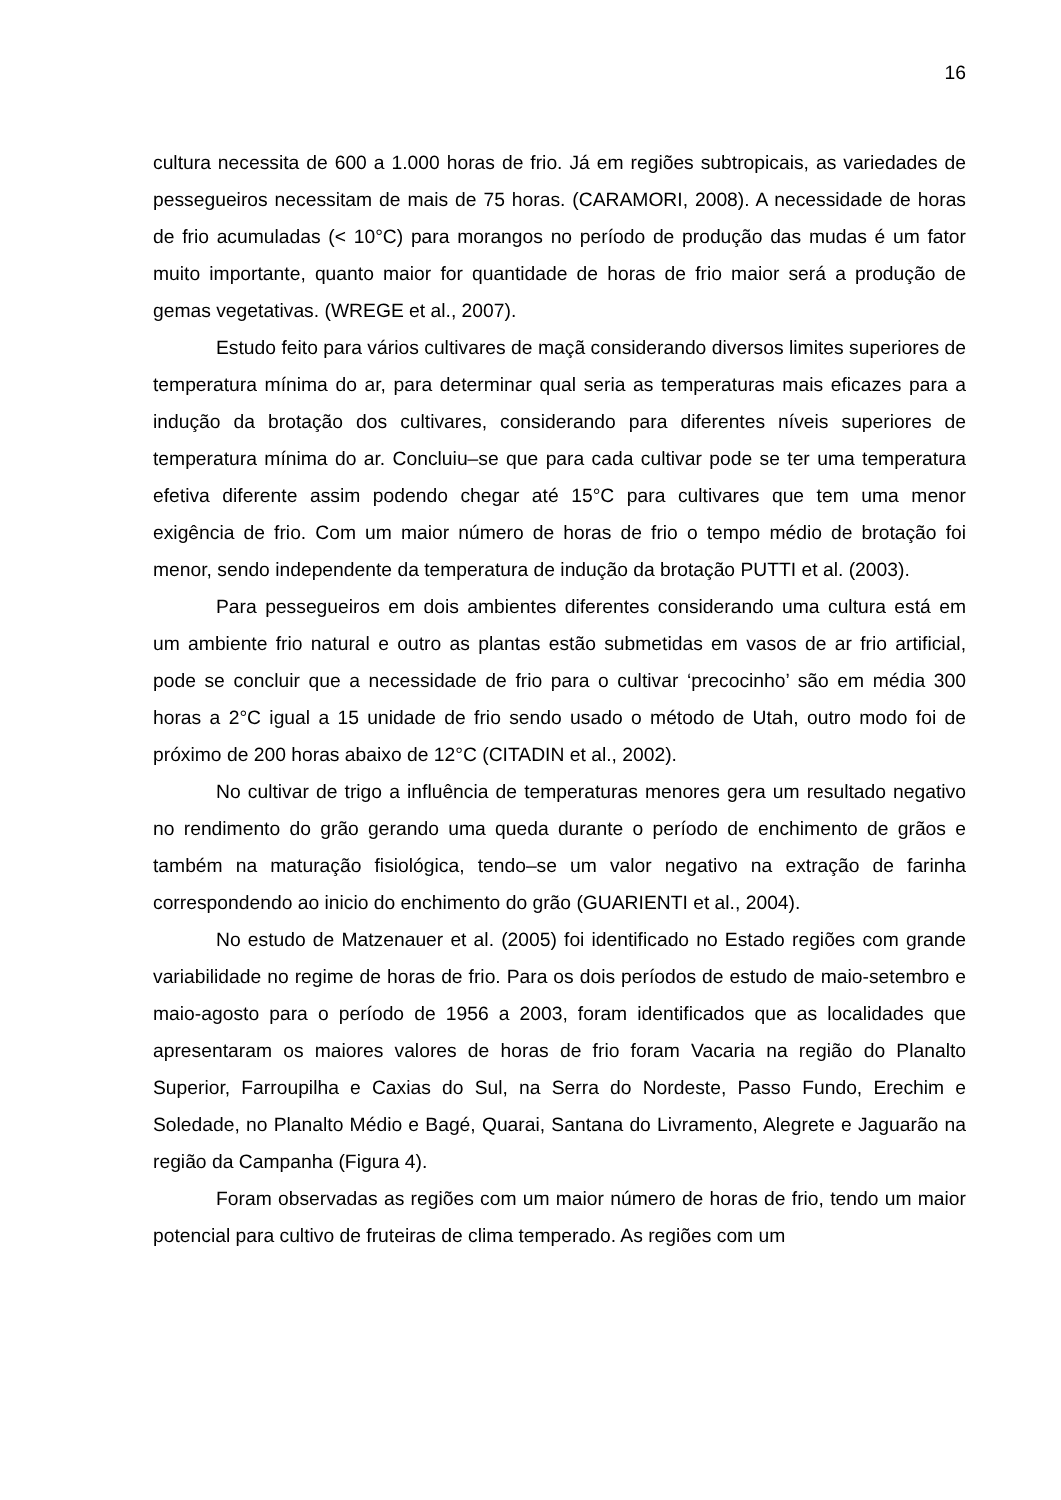16
cultura necessita de 600 a 1.000 horas de frio. Já em regiões subtropicais, as variedades de pessegueiros necessitam de mais de 75 horas. (CARAMORI, 2008). A necessidade de horas de frio acumuladas (< 10°C) para morangos no período de produção das mudas é um fator muito importante, quanto maior for quantidade de horas de frio maior será a produção de gemas vegetativas. (WREGE et al., 2007).
Estudo feito para vários cultivares de maçã considerando diversos limites superiores de temperatura mínima do ar, para determinar qual seria as temperaturas mais eficazes para a indução da brotação dos cultivares, considerando para diferentes níveis superiores de temperatura mínima do ar. Concluiu–se que para cada cultivar pode se ter uma temperatura efetiva diferente assim podendo chegar até 15°C para cultivares que tem uma menor exigência de frio. Com um maior número de horas de frio o tempo médio de brotação foi menor, sendo independente da temperatura de indução da brotação PUTTI et al. (2003).
Para pessegueiros em dois ambientes diferentes considerando uma cultura está em um ambiente frio natural e outro as plantas estão submetidas em vasos de ar frio artificial, pode se concluir que a necessidade de frio para o cultivar ‘precocinho’ são em média 300 horas a 2°C igual a 15 unidade de frio sendo usado o método de Utah, outro modo foi de próximo de 200 horas abaixo de 12°C (CITADIN et al., 2002).
No cultivar de trigo a influência de temperaturas menores gera um resultado negativo no rendimento do grão gerando uma queda durante o período de enchimento de grãos e também na maturação fisiológica, tendo–se um valor negativo na extração de farinha correspondendo ao inicio do enchimento do grão (GUARIENTI et al., 2004).
No estudo de Matzenauer et al. (2005) foi identificado no Estado regiões com grande variabilidade no regime de horas de frio. Para os dois períodos de estudo de maio-setembro e maio-agosto para o período de 1956 a 2003, foram identificados que as localidades que apresentaram os maiores valores de horas de frio foram Vacaria na região do Planalto Superior, Farroupilha e Caxias do Sul, na Serra do Nordeste, Passo Fundo, Erechim e Soledade, no Planalto Médio e Bagé, Quarai, Santana do Livramento, Alegrete e Jaguarão na região da Campanha (Figura 4).
Foram observadas as regiões com um maior número de horas de frio, tendo um maior potencial para cultivo de fruteiras de clima temperado. As regiões com um